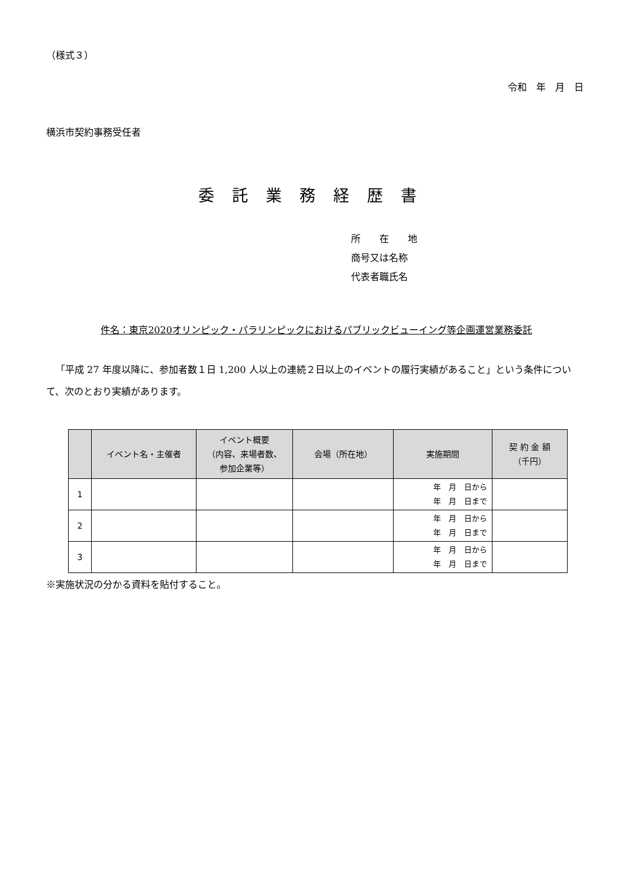（様式３）
令和　年　月　日
横浜市契約事務受任者
委託業務経歴書
所　　在　　地
商号又は名称
代表者職氏名
件名：東京2020オリンピック・パラリンピックにおけるパブリックビューイング等企画運営業務委託
「平成 27 年度以降に、参加者数１日 1,200 人以上の連続２日以上のイベントの履行実績があること」という条件について、次のとおり実績があります。
| | イベント名・主催者 | イベント概要 （内容、来場者数、 参加企業等） | 会場（所在地） | 実施期間 | 契 約 金 額 （千円） |
| --- | --- | --- | --- | --- | --- |
| 1 | | | | 年 月 日から 年 月 日まで | |
| 2 | | | | 年 月 日から 年 月 日まで | |
| 3 | | | | 年 月 日から 年 月 日まで | |
※実施状況の分かる資料を貼付すること。